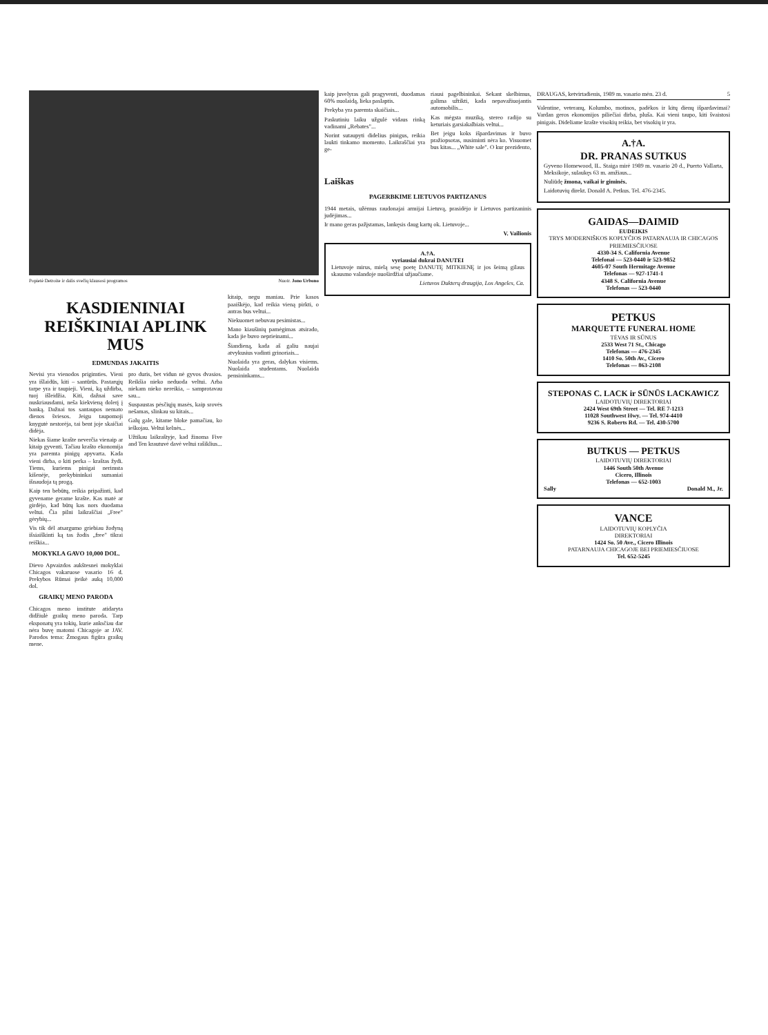Popietė Detroite ir dalis svečių klausosi programos Nuotr. Jono Urbono
KASDIENINIAI REIŠKINIAI APLINK MUS
EDMUNDAS JAKAITIS
Nevisi yra vienodos prigimties. Vieni yra išlaidūs, kiti – santūrūs. Pastarųjų tarpe yra ir taupieji. Vieni, ką uždirba, tuoj išleidžia. Kiti, dažnai save nuskriausdami, neša kiekvieną dolerį į banką. Dažnai tos santaupos nemato dienos šviesos. Jeigu taupomoji knygutė nestorėja, tai bent joje skaičiai didėja.
Niekas šiame krašte neverčia vienaip ar kitaip gyventi. Tačiau krašto ekonomija yra paremta pinigų apyvarta. Kada vieni dirba, o kiti perka – kraštas žydi. Tiems, kuriems pinigai nerimsta kišenėje, prekybininkai sumaniai išnaudoja tą progą.
Kaip ten bebūtų, reikia pripažinti, kad gyvename gerame krašte. Kas matė ar girdėjo, kad būtų kas nors duodama veltui. Čia pilni laikraščiai „Free" gėrybių...
Vis tik dėl atsargumo griebiau žodyną išsiaiškinti ką tas žodis „free" tikrai reiškia...
MOKYKLA GAVO 10,000 DOL.
Dievo Apvaizdos aukštesnei mokyklai Chicagos vakaruose vasario 16 d. Prekybos Rūmai įteikė auką 10,000 dol.
GRAIKŲ MENO PARODA
Chicagos meno institute atidaryta didžiulė graikų meno paroda. Tarp eksponatų yra tokių, kurie anksčiau dar nėra buvę matomi Chicagoje ar JAV. Parodos tema: Žmogaus figūra graikų mene.
pro duris, bet vidun nė gyvos dvasios. Reikšia nieko neduoda veltui. Arba niekam nieko nereikia, – samprotavau sau...
Suspaustas pėsčiųjų masės, kaip srovės nešamas, slinkau su kitais...
Galų gale, kitame bloke pamačiau, ko ieškojau. Veltui kelnės...
Užtikau laikraštyje, kad žinoma Five and Ten krautuvė davė veltui rašiklius...
kitaip, negu maniau. Prie kasos paaiškėjo, kad reikia vieną pirkti, o antras bus veltui...
Niekuomet nebuvau pesimistas...
Mano kiaušinių pamėgimas atsirado, kada jie buvo neprieinami...
Šiandieną, kada aš galiu naujai atvykusius vadinti grinoriais...
Nuolaida yra geras, dalykas visiems. Nuolaida studentams. Nuolaida pensininkams...
kaip juvelyras gali pragyventi, duodamas 60% nuolaidą, lieka paslaptis.
Prekyba yra paremta skaičiais...
Paskutiniu laiku užgulė vidaus rinką vadinami „Rebates"...
Norint sutaupyti didelius pinigus, reikia laukti tinkamo momento. Laikraščiai yra ge-
riausi pagelbininkai. Sekant skelbimus, galima užtikti, kada nepavažiuojantis automobilis...
Kas mėgsta muziką, stereo radijo su keturiais garsiakalbiais veltui...
Bet jeigu koks išpardavimas ir buvo pražiopsotas, nusiminti nėra ko. Visuomet bus kitas... „White sale". O kur prezidento,
Laiškas
PAGERBKIME LIETUVOS PARTIZANUS
1944 metais, užėmus raudonajai armijai Lietuvą, prasidėjo ir Lietuvos partizaninis judėjimas...
Ir mano geras pažįstamas, lankęsis daug kartų ok. Lietuvoje...
V. Vailionis
A.†A.
vyriausiai dukrai DANUTEI
Lietuvoje mirus, mielą sesę poetę DANUTĘ MITKIENĘ ir jos šeimą gilaus skausmo valandoje nuoširdžiai užjaučiame.
Lietuvos Dukterų draugija, Los Angeles, Ca.
DRAUGAS, ketvirtadienis, 1989 m. vasario mėn. 23 d. 5
Valentine, veteranų, Kolumbo, motinos, padėkos ir kitų dienų išpardavimai? Vardan geros ekonomijos piliečiai dirba, pluša. Kai vieni taupo, kiti švaistosi pinigais. Dideliame krašte visokių reikia, bet visokių ir yra.
A.†A.
DR. PRANAS SUTKUS
Gyveno Homewood, IL. Staiga mirė 1989 m. vasario 20 d., Puerto Vallarta, Meksikoje, sulaukęs 63 m. amžiaus...
Nuliūdę žmona, vaikai ir giminės.
Laidotuvių direkt. Donald A. Petkus. Tel. 476-2345.
GAIDAS—DAIMID
EUDEIKIS
TRYS MODERNIŠKOS KOPLYČIOS PATARNAUJA IR CHICAGOS PRIEMIESČIUOSE
4330-34 S. California Avenue
Telefonai — 523-0440 ir 523-9852
4605-07 South Hermitage Avenue
Telefonas — 927-1741-1
4348 S. California Avenue
Telefonas — 523-0440
PETKUS
MARQUETTE FUNERAL HOME
TĖVAS IR SŪNUS
2533 West 71 St., Chicago
Telefonas — 476-2345
1410 So. 50th Av., Cicero
Telefonas — 863-2108
STEPONAS C. LACK ir SŪNŪS LACKAWICZ
LAIDOTUVIŲ DIREKTORIAI
2424 West 69th Street — Tel. RE 7-1213
11028 Southwest Hwy. — Tel. 974-4410
9236 S. Roberts Rd. — Tel. 430-5700
BUTKUS — PETKUS
LAIDOTUVIŲ DIREKTORIAI
1446 South 50th Avenue
Cicero, Illinois
Telefonas — 652-1003
Sally Donald M., Jr.
VANCE
LAIDOTUVIŲ KOPLYČIA
DIREKTORIAI
1424 So. 50 Ave., Cicero Illinois
PATARNAUJA CHICAGOJE BEI PRIEMIESČIUOSE
Tel. 652-5245